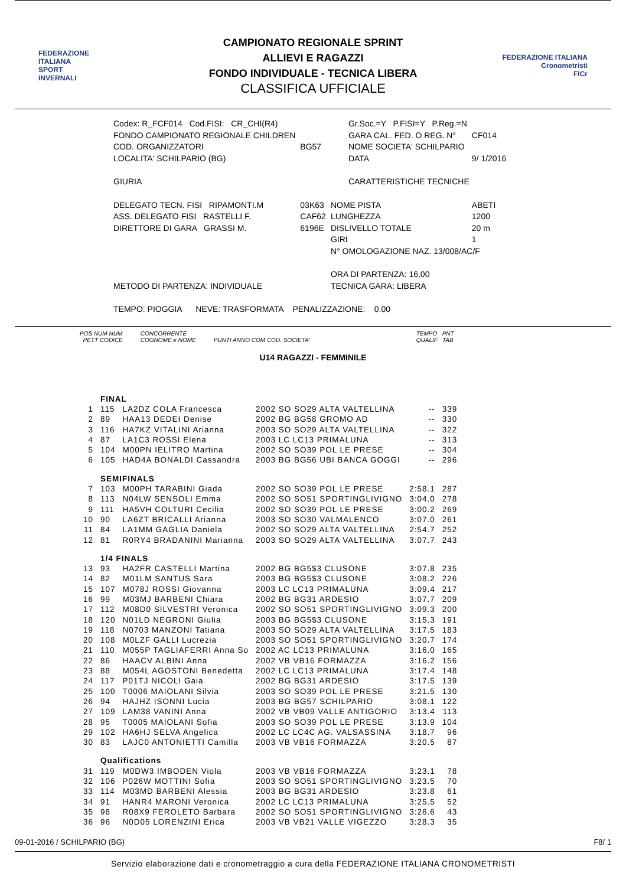FEDERAZIONE
ITALIANA
SPORT
INVERNALI
CAMPIONATO REGIONALE SPRINT
ALLIEVI E RAGAZZI
FONDO INDIVIDUALE - TECNICA LIBERA
CLASSIFICA UFFICIALE
FEDERAZIONE ITALIANA
Cronometristi
FICr
| Codex: R_FCF014 Cod.FISI: CR_CHI(R4) | | Gr.Soc.=Y P.FISI=Y P.Reg.=N | |
| FONDO CAMPIONATO REGIONALE CHILDREN | | GARA CAL. FED. O REG. N° | CF014 |
| COD. ORGANIZZATORI | BG57 | NOME SOCIETA' SCHILPARIO | |
| LOCALITA' SCHILPARIO (BG) | | DATA | 9/ 1/2016 |
| GIURIA | | CARATTERISTICHE TECNICHE | |
| DELEGATO TECN. FISI RIPAMONTI.M | 03K63 | NOME PISTA | ABETI |
| ASS. DELEGATO FISI RASTELLI F. | CAF62 | LUNGHEZZA | 1200 |
| DIRETTORE DI GARA GRASSI M. | 6196E | DISLIVELLO TOTALE | 20 m |
| | | GIRI | 1 |
| | | N° OMOLOGAZIONE NAZ. 13/008/AC/F | |
| | | ORA DI PARTENZA: 16,00 | |
| METODO DI PARTENZA: INDIVIDUALE | | TECNICA GARA: LIBERA | |
| TEMPO: PIOGGIA NEVE: TRASFORMATA PENALIZZAZIONE: 0.00 | | | |
POS NUM NUM
PETT CODICE CONCORRENTE
COGNOME e NOME
PUNTI ANNO COM COD. SOCIETA' TEMPO PNT
QUALIF TAB
U14 RAGAZZI - FEMMINILE
| | FINAL | | | | |
| 1 | 115 | LA2DZ COLA Francesca | 2002 SO SO29 ALTA VALTELLINA | -- | 339 |
| 2 | 89 | HAA13 DEDEI Denise | 2002 BG BG58 GROMO AD | -- | 330 |
| 3 | 116 | HA7KZ VITALINI Arianna | 2003 SO SO29 ALTA VALTELLINA | -- | 322 |
| 4 | 87 | LA1C3 ROSSI Elena | 2003 LC LC13 PRIMALUNA | -- | 313 |
| 5 | 104 | M00PN IELITRO Martina | 2002 SO SO39 POL LE PRESE | -- | 304 |
| 6 | 105 | HAD4A BONALDI Cassandra | 2003 BG BG56 UBI BANCA GOGGI | -- | 296 |
| | SEMIFINALS | | | | |
| 7 | 103 | M00PH TARABINI Giada | 2002 SO SO39 POL LE PRESE | 2:58.1 | 287 |
| 8 | 113 | N04LW SENSOLI Emma | 2002 SO SO51 SPORTINGLIVIGNO | 3:04.0 | 278 |
| 9 | 111 | HA5VH COLTURI Cecilia | 2002 SO SO39 POL LE PRESE | 3:00.2 | 269 |
| 10 | 90 | LA6ZT BRICALLI Arianna | 2003 SO SO30 VALMALENCO | 3:07.0 | 261 |
| 11 | 84 | LA1MM GAGLIA Daniela | 2002 SO SO29 ALTA VALTELLINA | 2:54.7 | 252 |
| 12 | 81 | R0RY4 BRADANINI Marianna | 2003 SO SO29 ALTA VALTELLINA | 3:07.7 | 243 |
| | 1/4 FINALS | | | | |
| 13 | 93 | HA2FR CASTELLI Martina | 2002 BG BG5$3 CLUSONE | 3:07.8 | 235 |
| 14 | 82 | M01LM SANTUS Sara | 2003 BG BG5$3 CLUSONE | 3:08.2 | 226 |
| 15 | 107 | M078J ROSSI Giovanna | 2003 LC LC13 PRIMALUNA | 3:09.4 | 217 |
| 16 | 99 | M03MJ BARBENI Chiara | 2002 BG BG31 ARDESIO | 3:07.7 | 209 |
| 17 | 112 | M08D0 SILVESTRI Veronica | 2002 SO SO51 SPORTINGLIVIGNO | 3:09.3 | 200 |
| 18 | 120 | N01LD NEGRONI Giulia | 2003 BG BG5$3 CLUSONE | 3:15.3 | 191 |
| 19 | 118 | N0703 MANZONI Tatiana | 2003 SO SO29 ALTA VALTELLINA | 3:17.5 | 183 |
| 20 | 108 | M0LZF GALLI Lucrezia | 2003 SO SO51 SPORTINGLIVIGNO | 3:20.7 | 174 |
| 21 | 110 | M055P TAGLIAFERRI Anna So | 2002 AC LC13 PRIMALUNA | 3:16.0 | 165 |
| 22 | 86 | HAACV ALBINI Anna | 2002 VB VB16 FORMAZZA | 3:16.2 | 156 |
| 23 | 88 | M054L AGOSTONI Benedetta | 2002 LC LC13 PRIMALUNA | 3:17.4 | 148 |
| 24 | 117 | P01TJ NICOLI Gaia | 2002 BG BG31 ARDESIO | 3:17.5 | 139 |
| 25 | 100 | T0006 MAIOLANI Silvia | 2003 SO SO39 POL LE PRESE | 3:21.5 | 130 |
| 26 | 94 | HAJHZ ISONNI Lucia | 2003 BG BG57 SCHILPARIO | 3:08.1 | 122 |
| 27 | 109 | LAM38 VANINI Anna | 2002 VB VB09 VALLE ANTIGORIO | 3:13.4 | 113 |
| 28 | 95 | T0005 MAIOLANI Sofia | 2003 SO SO39 POL LE PRESE | 3:13.9 | 104 |
| 29 | 102 | HA6HJ SELVA Angelica | 2002 LC LC4C AG. VALSASSINA | 3:18.7 | 96 |
| 30 | 83 | LAJC0 ANTONIETTI Camilla | 2003 VB VB16 FORMAZZA | 3:20.5 | 87 |
| | Qualifications | | | | |
| 31 | 119 | M0DW3 IMBODEN Viola | 2003 VB VB16 FORMAZZA | 3:23.1 | 78 |
| 32 | 106 | P026W MOTTINI Sofia | 2003 SO SO51 SPORTINGLIVIGNO | 3:23.5 | 70 |
| 33 | 114 | M03MD BARBENI Alessia | 2003 BG BG31 ARDESIO | 3:23.8 | 61 |
| 34 | 91 | HANR4 MARONI Veronica | 2002 LC LC13 PRIMALUNA | 3:25.5 | 52 |
| 35 | 98 | R08X9 FEROLETO Barbara | 2002 SO SO51 SPORTINGLIVIGNO | 3:26.6 | 43 |
| 36 | 96 | N0D05 LORENZINI Erica | 2003 VB VB21 VALLE VIGEZZO | 3:28.3 | 35 |
09-01-2016 / SCHILPARIO (BG) F8/ 1
Servizio elaborazione dati e cronometraggio a cura della FEDERAZIONE ITALIANA CRONOMETRISTI